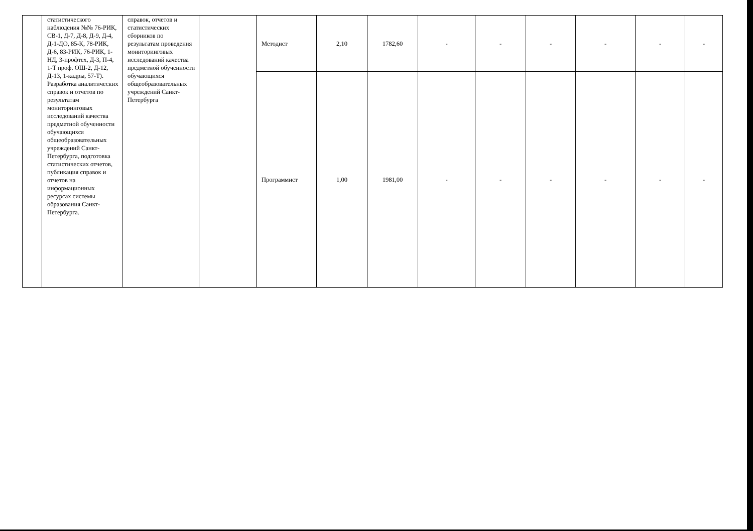| | статистического наблюдения №№ 76-РИК, СВ-1, Д-7, Д-8, Д-9, Д-4, Д-1-ДО, 85-К, 78-РИК, Д-6, 83-РИК, 76-РИК, 1-НД, 3-профтех, Д-3, П-4, 1-Т проф. ОШ-2, Д-12, Д-13, 1-кадры, 57-Т). Разработка аналитических справок и отчетов по результатам мониторинговых исследований качества предметной обученности обучающихся общеобразовательных учреждений Санкт-Петербурга, подготовка статистических отчетов, публикация справок и отчетов на информационных ресурсах системы образования Санкт-Петербурга. | справок, отчетов и статистических сборников по результатам проведения мониторинговых исследований качества предметной обученности обучающихся общеобразовательных учреждений Санкт-Петербурга | | Методист | 2,10 | 1782,60 | - | - | - | - | - | - |
| | | | | Программист | 1,00 | 1981,00 | - | - | - | - | - | - |